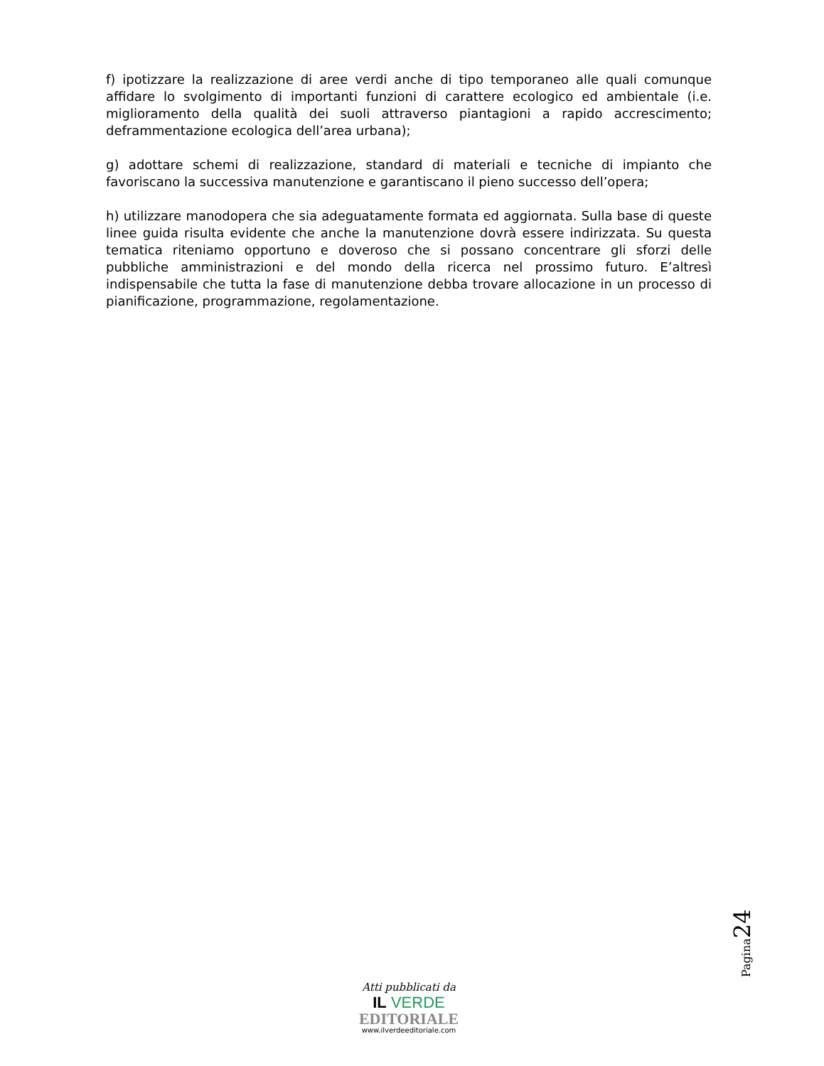f) ipotizzare la realizzazione di aree verdi anche di tipo temporaneo alle quali comunque affidare lo svolgimento di importanti funzioni di carattere ecologico ed ambientale (i.e. miglioramento della qualità dei suoli attraverso piantagioni a rapido accrescimento; deframmentazione ecologica dell’area urbana);
g) adottare schemi di realizzazione, standard di materiali e tecniche di impianto che favoriscano la successiva manutenzione e garantiscano il pieno successo dell’opera;
h) utilizzare manodopera che sia adeguatamente formata ed aggiornata. Sulla base di queste linee guida risulta evidente che anche la manutenzione dovrà essere indirizzata. Su questa tematica riteniamo opportuno e doveroso che si possano concentrare gli sforzi delle pubbliche amministrazioni e del mondo della ricerca nel prossimo futuro. E’altresì indispensabile che tutta la fase di manutenzione debba trovare allocazione in un processo di pianificazione, programmazione, regolamentazione.
Pagina 24
Atti pubblicati da
IL VERDE
EDITORIALE
www.ilverdeeditoriale.com